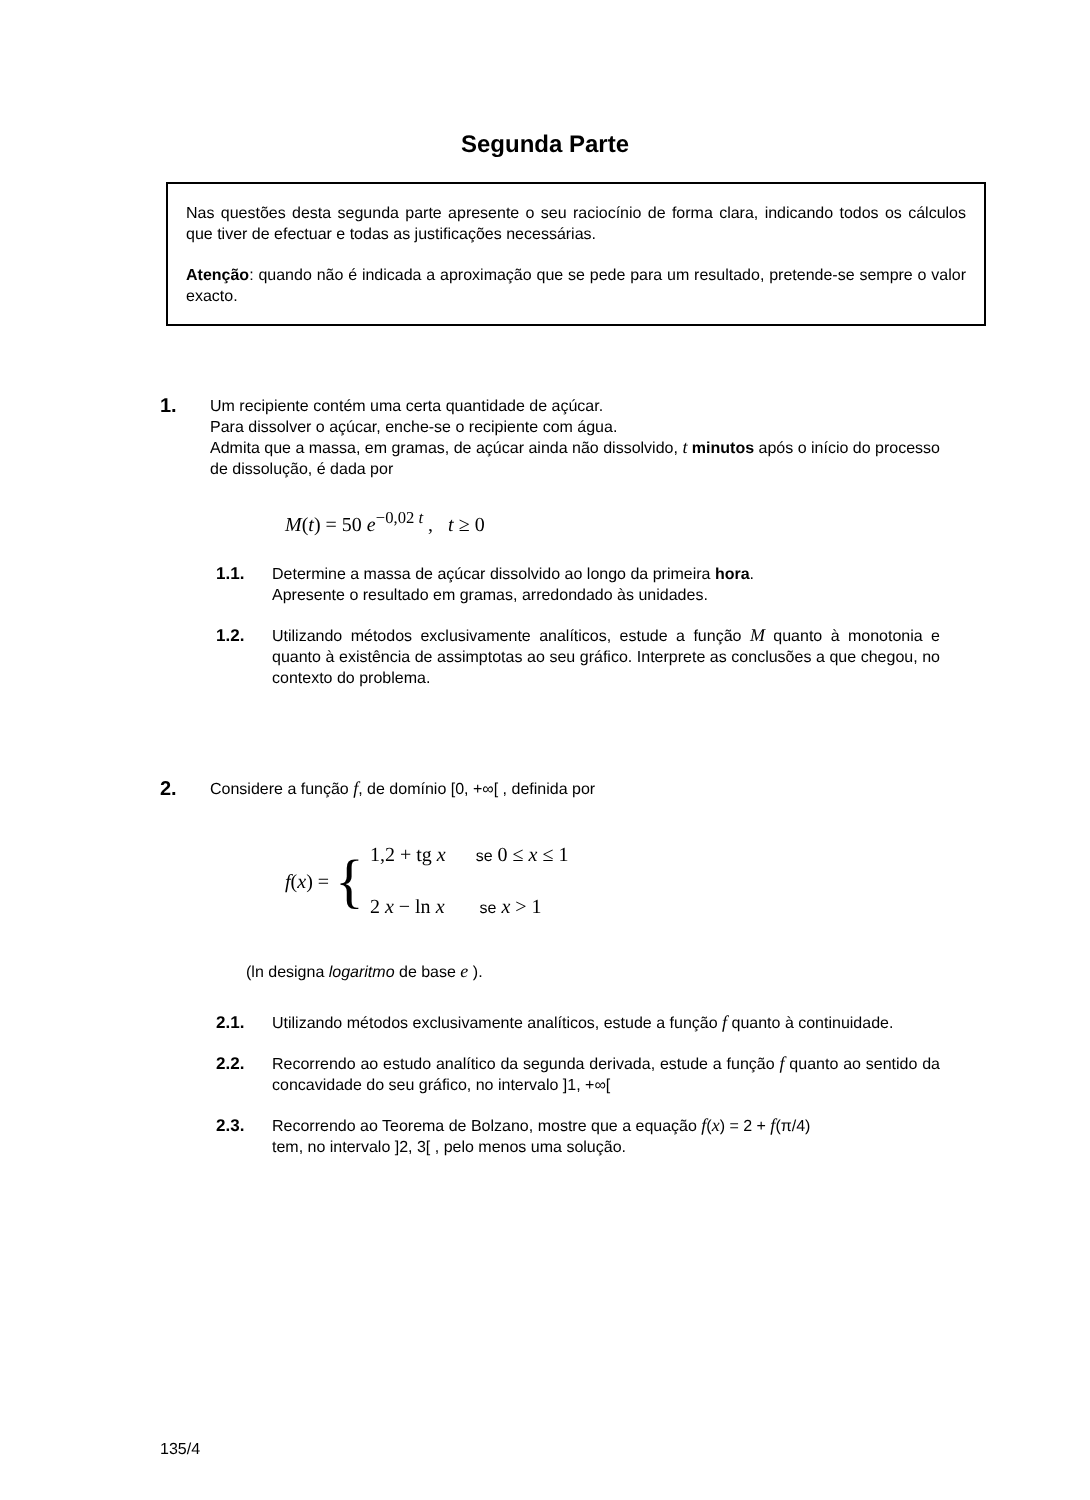Segunda Parte
Nas questões desta segunda parte apresente o seu raciocínio de forma clara, indicando todos os cálculos que tiver de efectuar e todas as justificações necessárias.
Atenção: quando não é indicada a aproximação que se pede para um resultado, pretende-se sempre o valor exacto.
1.
Um recipiente contém uma certa quantidade de açúcar.
Para dissolver o açúcar, enche-se o recipiente com água.
Admita que a massa, em gramas, de açúcar ainda não dissolvido, t minutos após o início do processo de dissolução, é dada por
M(t) = 50 e<sup>−0,02 t</sup> , t ≥ 0
1.1.
Determine a massa de açúcar dissolvido ao longo da primeira hora.
Apresente o resultado em gramas, arredondado às unidades.
1.2.
Utilizando métodos exclusivamente analíticos, estude a função M quanto à monotonia e quanto à existência de assimptotas ao seu gráfico. Interprete as conclusões a que chegou, no contexto do problema.
2.
Considere a função f, de domínio [0, +∞[ , definida por
f(x) = { 1,2 + tg x se 0 ≤ x ≤ 1
2 x − ln x se x > 1
(ln designa logaritmo de base e ).
2.1.
Utilizando métodos exclusivamente analíticos, estude a função f quanto à continuidade.
2.2.
Recorrendo ao estudo analítico da segunda derivada, estude a função f quanto ao sentido da concavidade do seu gráfico, no intervalo ]1, +∞[
2.3.
Recorrendo ao Teorema de Bolzano, mostre que a equação f(x) = 2 + f(π/4)
tem, no intervalo ]2, 3[ , pelo menos uma solução.
135/4